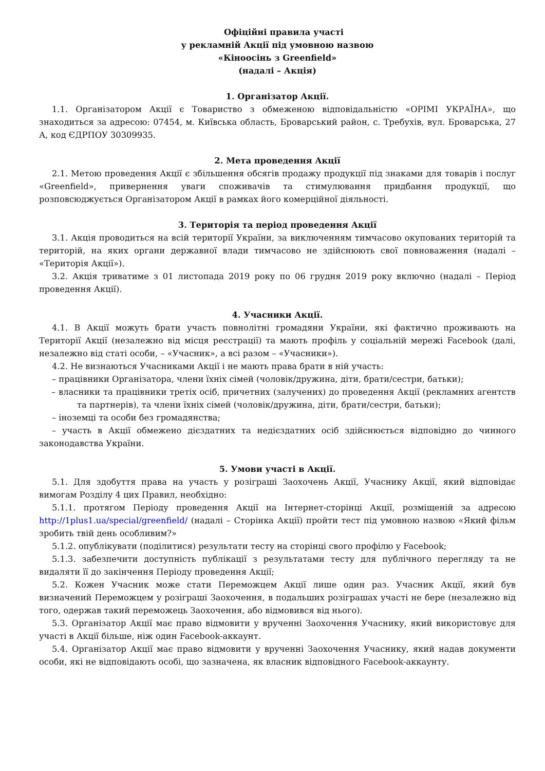Офіційні правила участі
у рекламній Акції під умовною назвою
«Кіноосінь з Greenfield»
(надалі – Акція)
1. Організатор Акції.
1.1. Організатором Акції є Товариство з обмеженою відповідальністю «ОРІМІ УКРАЇНА», що знаходиться за адресою: 07454, м. Київська область, Броварський район, с. Требухів, вул. Броварська, 27 А, код ЄДРПОУ 30309935.
2. Мета проведення Акції
2.1. Метою проведення Акції є збільшення обсягів продажу продукції під знаками для товарів і послуг «Greenfield», привернення уваги споживачів та стимулювання придбання продукції, що розповсюджується Організатором Акції в рамках його комерційної діяльності.
3. Територія та період проведення Акції
3.1. Акція проводиться на всій території України, за виключенням тимчасово окупованих територій та територій, на яких органи державної влади тимчасово не здійснюють свої повноваження (надалі – «Територія Акції»).
3.2. Акція триватиме з 01 листопада 2019 року по 06 грудня 2019 року включно (надалі – Період проведення Акції).
4. Учасники Акції.
4.1. В Акції можуть брати участь повнолітні громадяни України, які фактично проживають на Території Акції (незалежно від місця реєстрації) та мають профіль у соціальній мережі Facebook (далі, незалежно від статі особи, – «Учасник», а всі разом – «Учасники»).
4.2. Не визнаються Учасниками Акції і не мають права брати в ній участь:
– працівники Організатора, члени їхніх сімей (чоловік/дружина, діти, брати/сестри, батьки);
– власники та працівники третіх осіб, причетних (залучених) до проведення Акції (рекламних агентств та партнерів), та члени їхніх сімей (чоловік/дружина, діти, брати/сестри, батьки);
– іноземці та особи без громадянства;
– участь в Акції обмежено дієздатних та недієздатних осіб здійснюється відповідно до чинного законодавства України.
5. Умови участі в Акції.
5.1. Для здобуття права на участь у розіграші Заохочень Акції, Учаснику Акції, який відповідає вимогам Розділу 4 цих Правил, необхідно:
5.1.1. протягом Періоду проведення Акції на Інтернет-сторінці Акції, розміщеній за адресою http://1plus1.ua/special/greenfield/ (надалі – Сторінка Акції) пройти тест під умовною назвою «Який фільм зробить твій день особливим?»
5.1.2. опублікувати (поділитися) результати тесту на сторінці свого профілю у Facebook;
5.1.3. забезпечити доступність публікації з результатами тесту для публічного перегляду та не видаляти її до закінчення Періоду проведення Акції;
5.2. Кожен Учасник може стати Переможцем Акції лише один раз. Учасник Акції, який був визначений Переможцем у розіграші Заохочення, в подальших розіграшах участі не бере (незалежно від того, одержав такий переможець Заохочення, або відмовився від нього).
5.3. Організатор Акції має право відмовити у врученні Заохочення Учаснику, який використовує для участі в Акції більше, ніж один Facebook-аккаунт.
5.4. Організатор Акції має право відмовити у врученні Заохочення Учаснику, який надав документи особи, які не відповідають особі, що зазначена, як власник відповідного Facebook-аккаунту.